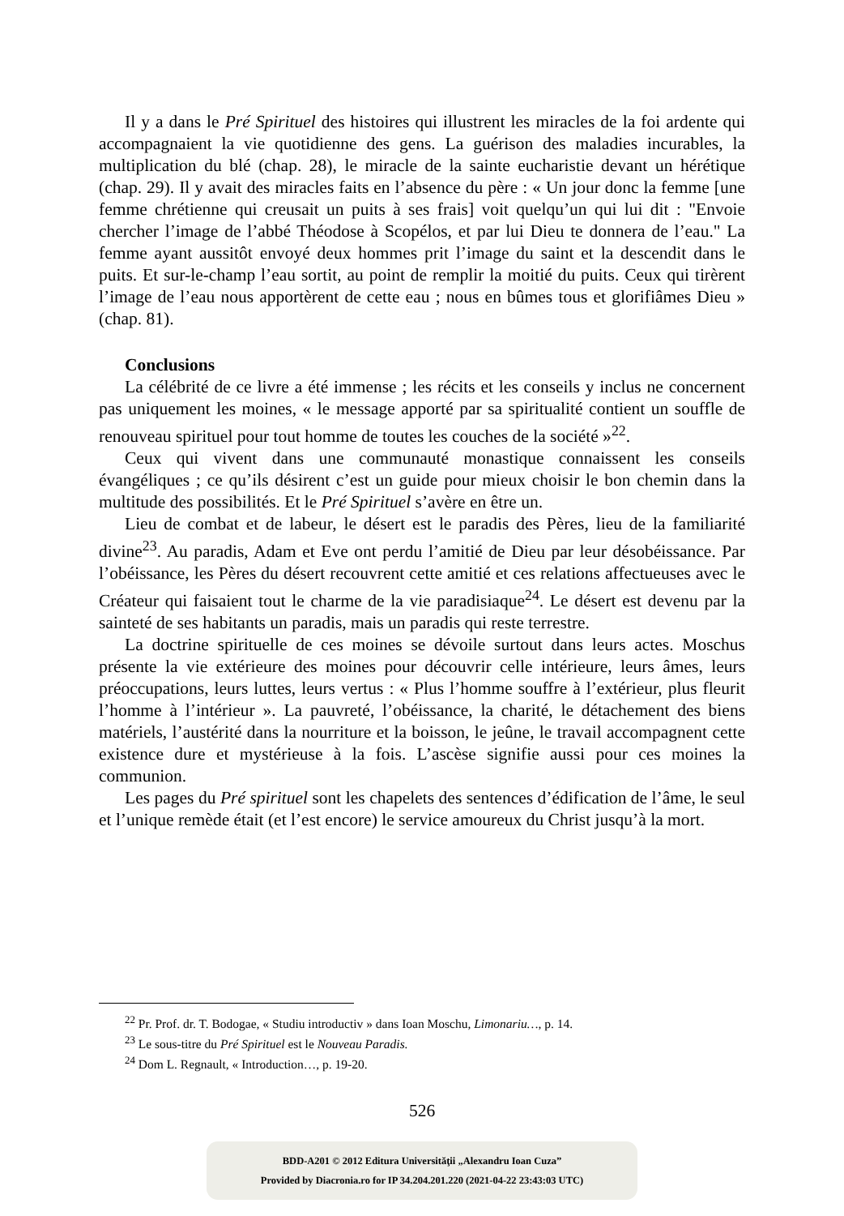Il y a dans le Pré Spirituel des histoires qui illustrent les miracles de la foi ardente qui accompagnaient la vie quotidienne des gens. La guérison des maladies incurables, la multiplication du blé (chap. 28), le miracle de la sainte eucharistie devant un hérétique (chap. 29). Il y avait des miracles faits en l’absence du père : « Un jour donc la femme [une femme chrétienne qui creusait un puits à ses frais] voit quelqu’un qui lui dit : "Envoie chercher l’image de l’abbé Théodose à Scopélos, et par lui Dieu te donnera de l’eau." La femme ayant aussitôt envoyé deux hommes prit l’image du saint et la descendit dans le puits. Et sur-le-champ l’eau sortit, au point de remplir la moitié du puits. Ceux qui tirèrent l’image de l’eau nous apportèrent de cette eau ; nous en bûmes tous et glorifiâmes Dieu » (chap. 81).
Conclusions
La célébrité de ce livre a été immense ; les récits et les conseils y inclus ne concernent pas uniquement les moines, « le message apporté par sa spiritualité contient un souffle de renouveau spirituel pour tout homme de toutes les couches de la société »<sup>22</sup>.
Ceux qui vivent dans une communauté monastique connaissent les conseils évangéliques ; ce qu’ils désirent c’est un guide pour mieux choisir le bon chemin dans la multitude des possibilités. Et le Pré Spirituel s’avère en être un.
Lieu de combat et de labeur, le désert est le paradis des Pères, lieu de la familiarité divine<sup>23</sup>. Au paradis, Adam et Eve ont perdu l’amitié de Dieu par leur désobéissance. Par l’obéissance, les Pères du désert recouvrent cette amitié et ces relations affectueuses avec le Créateur qui faisaient tout le charme de la vie paradisiaque<sup>24</sup>. Le désert est devenu par la sainteté de ses habitants un paradis, mais un paradis qui reste terrestre.
La doctrine spirituelle de ces moines se dévoile surtout dans leurs actes. Moschus présente la vie extérieure des moines pour découvrir celle intérieure, leurs âmes, leurs préoccupations, leurs luttes, leurs vertus : « Plus l’homme souffre à l’extérieur, plus fleurit l’homme à l’intérieur ». La pauvreté, l’obéissance, la charité, le détachement des biens matériels, l’austérité dans la nourriture et la boisson, le jeûne, le travail accompagnent cette existence dure et mystérieuse à la fois. L’ascèse signifie aussi pour ces moines la communion.
Les pages du Pré spirituel sont les chapelets des sentences d’édification de l’âme, le seul et l’unique remède était (et l’est encore) le service amoureux du Christ jusqu’à la mort.
<sup>22</sup> Pr. Prof. dr. T. Bodogae, « Studiu introductiv » dans Ioan Moschu, Limonariu…, p. 14.
<sup>23</sup> Le sous-titre du Pré Spirituel est le Nouveau Paradis.
<sup>24</sup> Dom L. Regnault, « Introduction…, p. 19-20.
526
BDD-A201 © 2012 Editura Universităţii „Alexandru Ioan Cuza”
Provided by Diacronia.ro for IP 34.204.201.220 (2021-04-22 23:43:03 UTC)